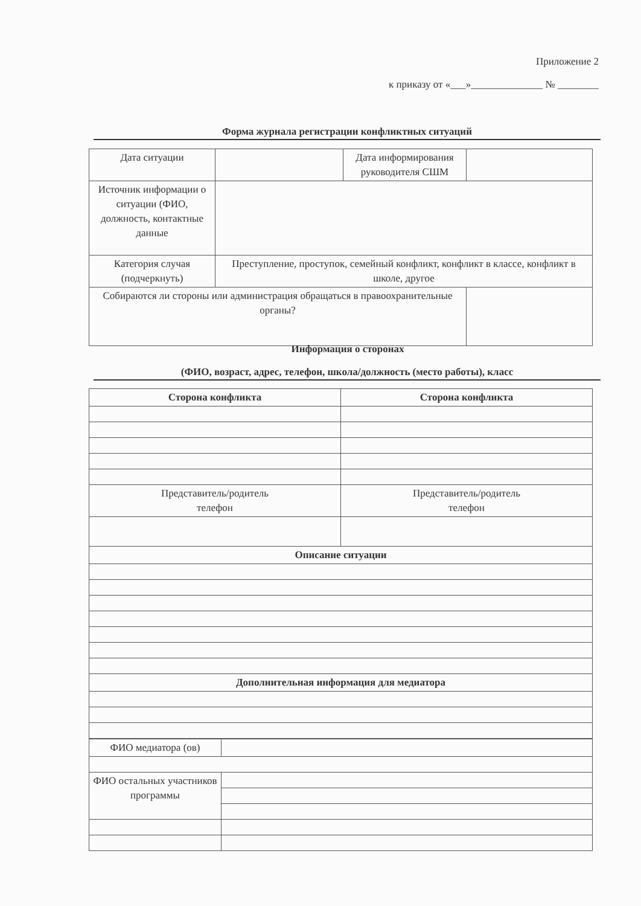Приложение 2
к приказу от «___»______________ № ________
Форма журнала регистрации конфликтных ситуаций
| Дата ситуации | | Дата информирования руководителя СШМ | |
| Источник информации о ситуации (ФИО, должность, контактные данные | | | |
| Категория случая (подчеркнуть) | Преступление, проступок, семейный конфликт, конфликт в классе, конфликт в школе, другое | | |
| Собираются ли стороны или администрация обращаться в правоохранительные органы? | | | |
Информация о сторонах
(ФИО, возраст, адрес, телефон, школа/должность (место работы), класс
| Сторона конфликта | Сторона конфликта |
| Представитель/родитель телефон | Представитель/родитель телефон |
| Описание ситуации | |
| Дополнительная информация для медиатора | |
| ФИО медиатора (ов) | |
| ФИО остальных участников программы | |